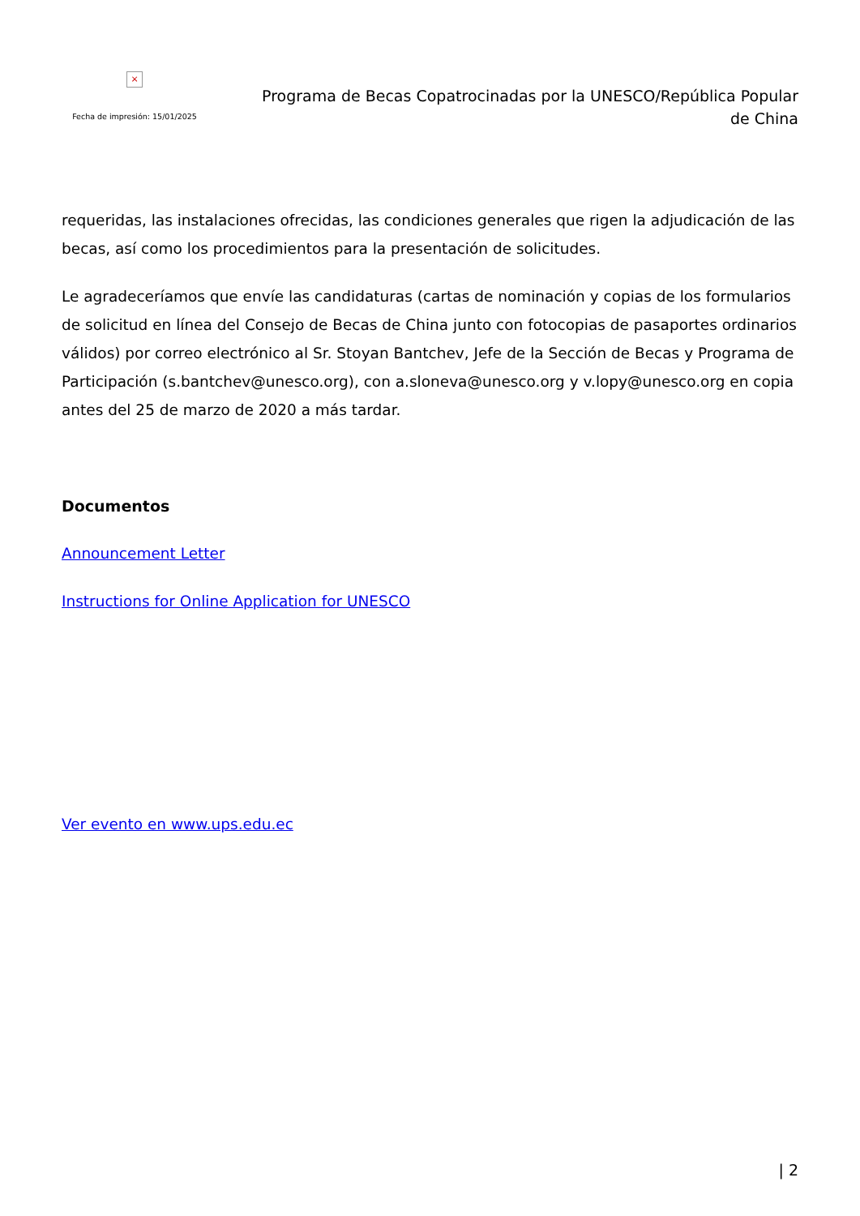×
Fecha de impresión: 15/01/2025
Programa de Becas Copatrocinadas por la UNESCO/República Popular de China
requeridas, las instalaciones ofrecidas, las condiciones generales que rigen la adjudicación de las becas, así como los procedimientos para la presentación de solicitudes.
Le agradeceríamos que envíe las candidaturas (cartas de nominación y copias de los formularios de solicitud en línea del Consejo de Becas de China junto con fotocopias de pasaportes ordinarios válidos) por correo electrónico al Sr. Stoyan Bantchev, Jefe de la Sección de Becas y Programa de Participación (s.bantchev@unesco.org), con a.sloneva@unesco.org y v.lopy@unesco.org en copia antes del 25 de marzo de 2020 a más tardar.
Documentos
Announcement Letter
Instructions for Online Application for UNESCO
Ver evento en www.ups.edu.ec
| 2